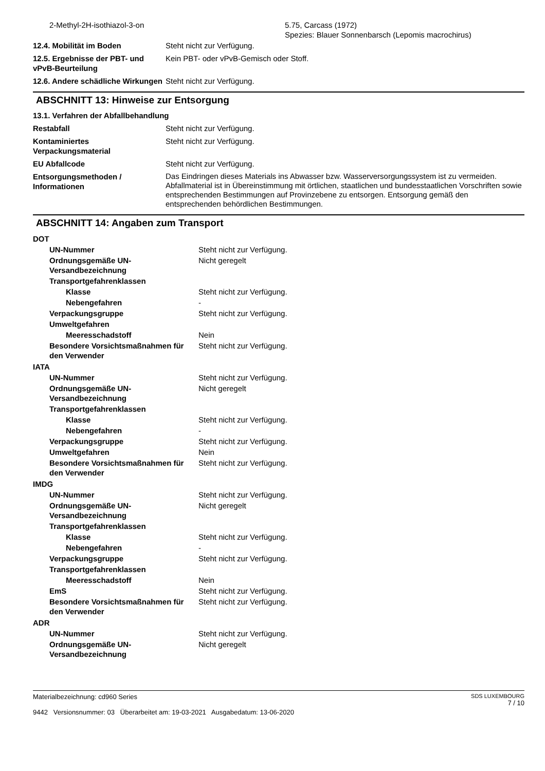| 2-Methyl-2H-isothiazol-3-on | 5.75, Carcass (1972) Spezies: Blauer Sonnenbarsch (Lepomis macrochirus) |
| 12.4. Mobilität im Boden | Steht nicht zur Verfügung. |
| 12.5. Ergebnisse der PBT- und vPvB-Beurteilung | Kein PBT- oder vPvB-Gemisch oder Stoff. |
| 12.6. Andere schädliche Wirkungen | Steht nicht zur Verfügung. |
ABSCHNITT 13: Hinweise zur Entsorgung
| 13.1. Verfahren der Abfallbehandlung | |
| Restabfall | Steht nicht zur Verfügung. |
| Kontaminiertes Verpackungsmaterial | Steht nicht zur Verfügung. |
| EU Abfallcode | Steht nicht zur Verfügung. |
| Entsorgungsmethoden / Informationen | Das Eindringen dieses Materials ins Abwasser bzw. Wasserversorgungssystem ist zu vermeiden. Abfallmaterial ist in Übereinstimmung mit örtlichen, staatlichen und bundesstaatlichen Vorschriften sowie entsprechenden Bestimmungen auf Provinzebene zu entsorgen. Entsorgung gemäß den entsprechenden behördlichen Bestimmungen. |
ABSCHNITT 14: Angaben zum Transport
| DOT | |
| UN-Nummer | Steht nicht zur Verfügung. |
| Ordnungsgemäße UN-Versandbezeichnung | Nicht geregelt |
| Transportgefahrenklassen | |
| Klasse | Steht nicht zur Verfügung. |
| Nebengefahren | - |
| Verpackungsgruppe | Steht nicht zur Verfügung. |
| Umweltgefahren | |
| Meeresschadstoff | Nein |
| Besondere Vorsichtsmaßnahmen für den Verwender | Steht nicht zur Verfügung. |
| IATA | |
| UN-Nummer | Steht nicht zur Verfügung. |
| Ordnungsgemäße UN-Versandbezeichnung | Nicht geregelt |
| Transportgefahrenklassen | |
| Klasse | Steht nicht zur Verfügung. |
| Nebengefahren | - |
| Verpackungsgruppe | Steht nicht zur Verfügung. |
| Umweltgefahren | Nein |
| Besondere Vorsichtsmaßnahmen für den Verwender | Steht nicht zur Verfügung. |
| IMDG | |
| UN-Nummer | Steht nicht zur Verfügung. |
| Ordnungsgemäße UN-Versandbezeichnung | Nicht geregelt |
| Transportgefahrenklassen | |
| Klasse | Steht nicht zur Verfügung. |
| Nebengefahren | - |
| Verpackungsgruppe | Steht nicht zur Verfügung. |
| Transportgefahrenklassen | |
| Meeresschadstoff | Nein |
| EmS | Steht nicht zur Verfügung. |
| Besondere Vorsichtsmaßnahmen für den Verwender | Steht nicht zur Verfügung. |
| ADR | |
| UN-Nummer | Steht nicht zur Verfügung. |
| Ordnungsgemäße UN-Versandbezeichnung | Nicht geregelt |
Materialbezeichnung: cd960 Series
9442 Versionsnummer: 03 Überarbeitet am: 19-03-2021 Ausgabedatum: 13-06-2020
SDS LUXEMBOURG
7 / 10